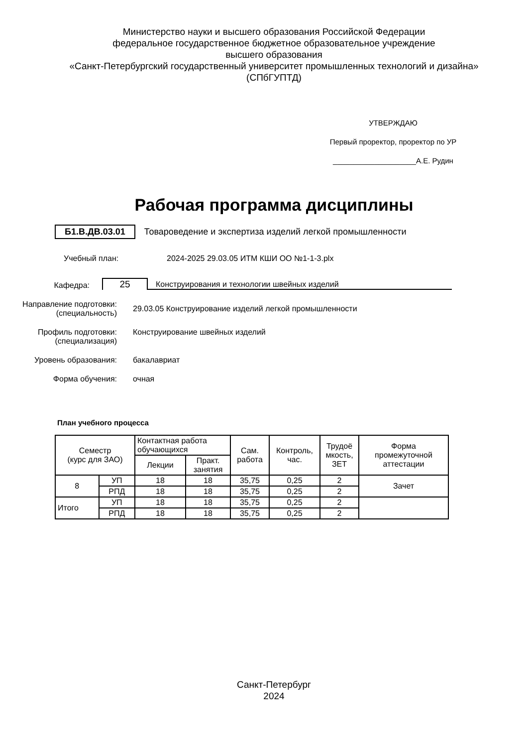Министерство науки и высшего образования Российской Федерации
федеральное государственное бюджетное образовательное учреждение
высшего образования
«Санкт-Петербургский государственный университет промышленных технологий и дизайна»
(СПбГУПТД)
УТВЕРЖДАЮ
Первый проректор, проректор по УР
____________________А.Е. Рудин
Рабочая программа дисциплины
Б1.В.ДВ.03.01 Товароведение и экспертиза изделий легкой промышленности
Учебный план: 2024-2025 29.03.05 ИТМ КШИ ОО №1-1-3.plx
Кафедра:
25
Конструирования и технологии швейных изделий
Направление подготовки:
(специальность)
29.03.05 Конструирование изделий легкой промышленности
Профиль подготовки:
(специализация)
Конструирование швейных изделий
Уровень образования: бакалавриат
Форма обучения: очная
План учебного процесса
| Семестр (курс для ЗАО) | | Контактная работа обучающихся | | Сам. работа | Контроль, час. | Трудоё мкость, ЗЕТ | Форма промежуточной аттестации |
| --- | --- | --- | --- | --- | --- | --- | --- |
| | | Лекции | Практ. занятия | | | | |
| 8 | УП | 18 | 18 | 35,75 | 0,25 | 2 | Зачет |
| | РПД | 18 | 18 | 35,75 | 0,25 | 2 | |
| Итого | УП | 18 | 18 | 35,75 | 0,25 | 2 | |
| | РПД | 18 | 18 | 35,75 | 0,25 | 2 | |
Санкт-Петербург
2024